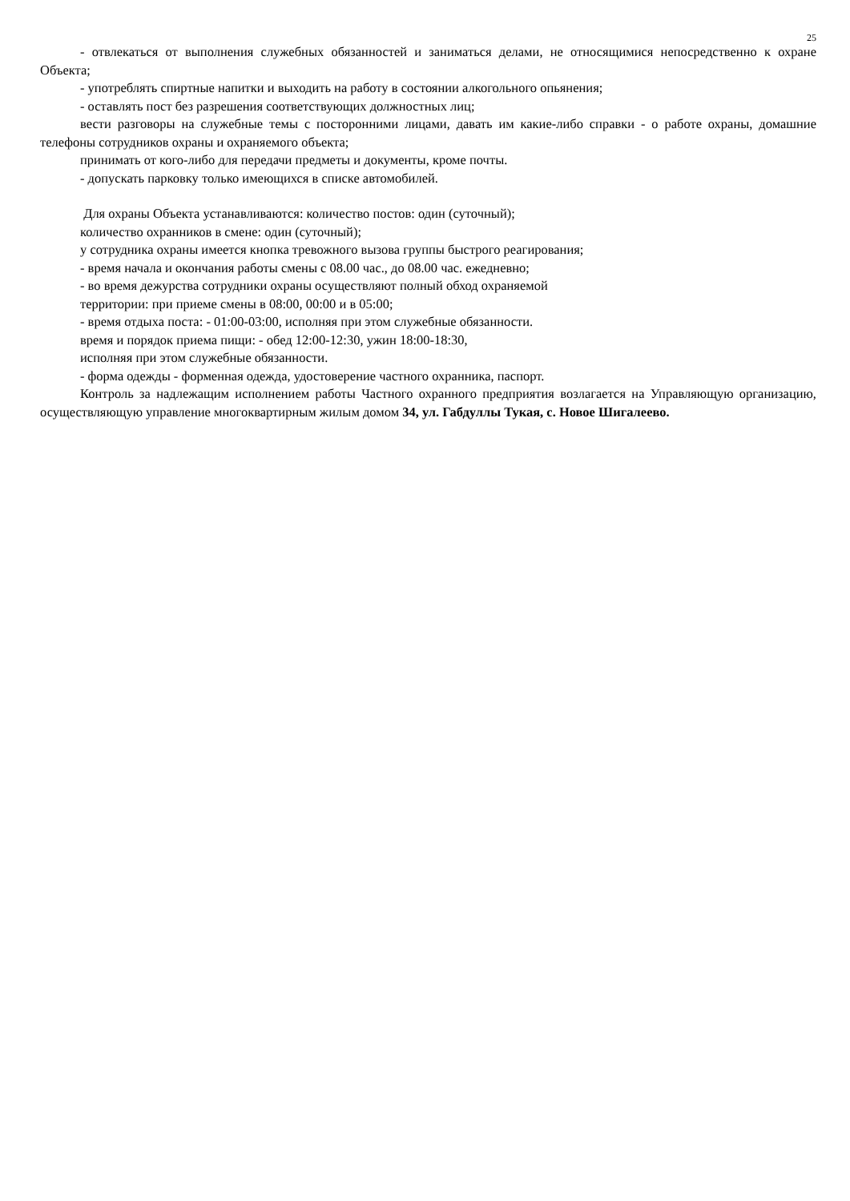25
- отвлекаться от выполнения служебных обязанностей и заниматься делами, не относящимися непосредственно к охране Объекта;
- употреблять спиртные напитки и выходить на работу в состоянии алкогольного опьянения;
- оставлять пост без разрешения соответствующих должностных лиц;
вести разговоры на служебные темы с посторонними лицами, давать им какие-либо справки - о работе охраны, домашние телефоны сотрудников охраны и охраняемого объекта;
принимать от кого-либо для передачи предметы и документы, кроме почты.
- допускать парковку только имеющихся в списке автомобилей.
Для охраны Объекта устанавливаются: количество постов: один (суточный);
количество охранников в смене: один (суточный);
у сотрудника охраны имеется кнопка тревожного вызова группы быстрого реагирования;
- время начала и окончания работы смены с 08.00 час., до 08.00 час. ежедневно;
- во время дежурства сотрудники охраны осуществляют полный обход охраняемой
территории: при приеме смены в 08:00, 00:00 и в 05:00;
- время отдыха поста: - 01:00-03:00, исполняя при этом служебные обязанности.
время и порядок приема пищи: - обед 12:00-12:30, ужин 18:00-18:30,
исполняя при этом служебные обязанности.
- форма одежды - форменная одежда, удостоверение частного охранника, паспорт.
Контроль за надлежащим исполнением работы Частного охранного предприятия возлагается на Управляющую организацию, осуществляющую управление многоквартирным жилым домом 34, ул. Габдуллы Тукая, с. Новое Шигалеево.